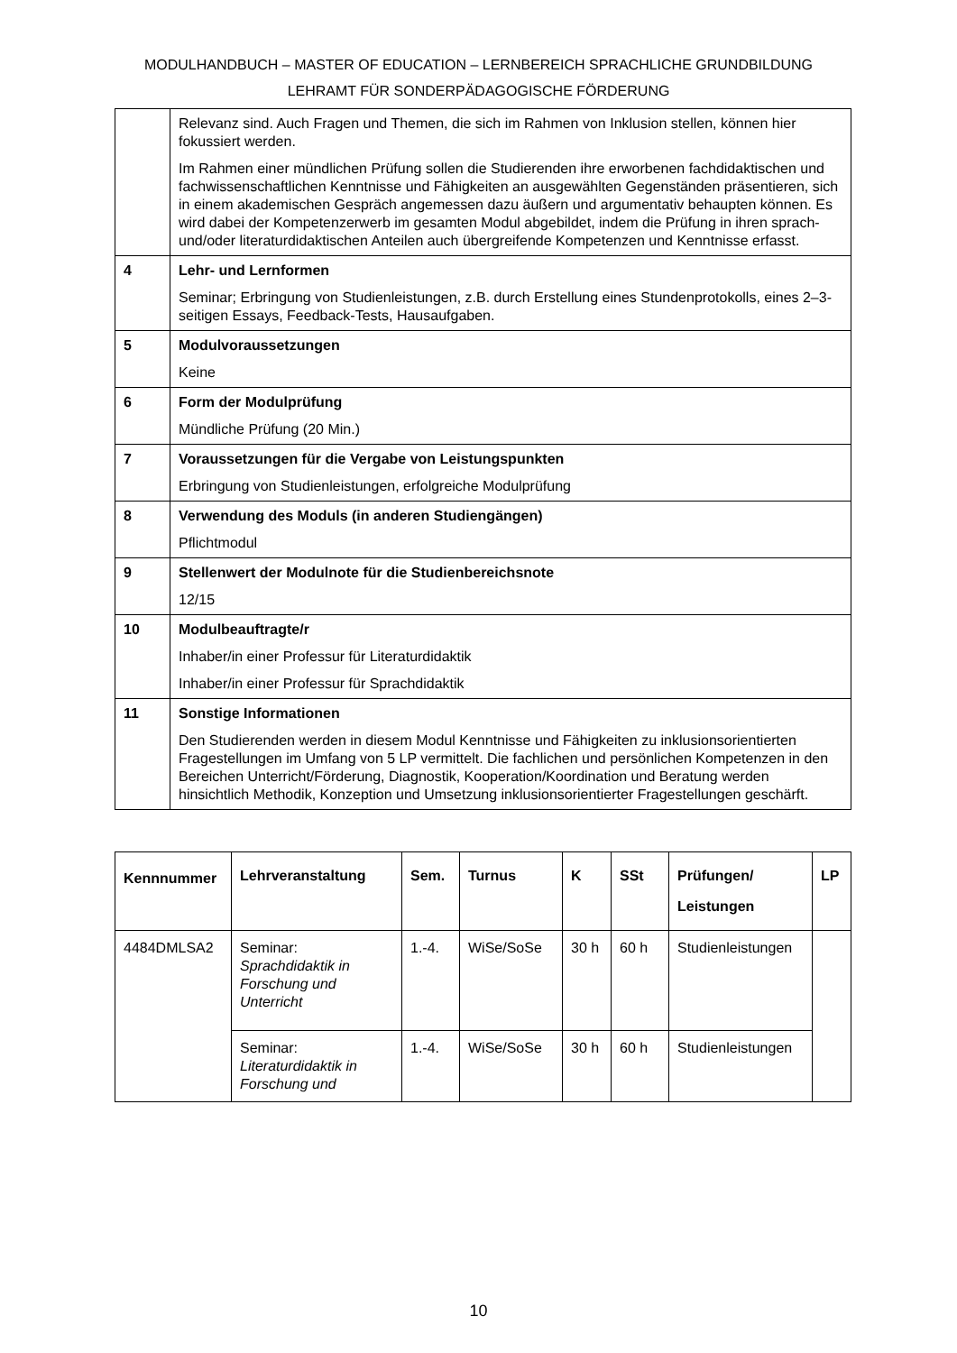MODULHANDBUCH – MASTER OF EDUCATION – LERNBEREICH SPRACHLICHE GRUNDBILDUNG
LEHRAMT FÜR SONDERPÄDAGOGISCHE FÖRDERUNG
| | Relevanz sind. Auch Fragen und Themen, die sich im Rahmen von Inklusion stellen, können hier fokussiert werden. Im Rahmen einer mündlichen Prüfung sollen die Studierenden ihre erworbenen fachdidaktischen und fachwissenschaftlichen Kenntnisse und Fähigkeiten an ausgewählten Gegenständen präsentieren, sich in einem akademischen Gespräch angemessen dazu äußern und argumentativ behaupten können. Es wird dabei der Kompetenzerwerb im gesamten Modul abgebildet, indem die Prüfung in ihren sprach- und/oder literaturdidaktischen Anteilen auch übergreifende Kompetenzen und Kenntnisse erfasst. |
| 4 | Lehr- und Lernformen Seminar; Erbringung von Studienleistungen, z.B. durch Erstellung eines Stundenprotokolls, eines 2–3-seitigen Essays, Feedback-Tests, Hausaufgaben. |
| 5 | Modulvoraussetzungen Keine |
| 6 | Form der Modulprüfung Mündliche Prüfung (20 Min.) |
| 7 | Voraussetzungen für die Vergabe von Leistungspunkten Erbringung von Studienleistungen, erfolgreiche Modulprüfung |
| 8 | Verwendung des Moduls (in anderen Studiengängen) Pflichtmodul |
| 9 | Stellenwert der Modulnote für die Studienbereichsnote 12/15 |
| 10 | Modulbeauftragte/r Inhaber/in einer Professur für Literaturdidaktik Inhaber/in einer Professur für Sprachdidaktik |
| 11 | Sonstige Informationen Den Studierenden werden in diesem Modul Kenntnisse und Fähigkeiten zu inklusionsorientierten Fragestellungen im Umfang von 5 LP vermittelt. Die fachlichen und persönlichen Kompetenzen in den Bereichen Unterricht/Förderung, Diagnostik, Kooperation/Koordination und Beratung werden hinsichtlich Methodik, Konzeption und Umsetzung inklusionsorientierter Fragestellungen geschärft. |
| Kennnummer | Lehrveranstaltung | Sem. | Turnus | K | SSt | Prüfungen/ Leistungen | LP |
| --- | --- | --- | --- | --- | --- | --- | --- |
| 4484DMLSA2 | Seminar: Sprachdidaktik in Forschung und Unterricht | 1.-4. | WiSe/SoSe | 30 h | 60 h | Studienleistungen | |
| | Seminar: Literaturdidaktik in Forschung und | 1.-4. | WiSe/SoSe | 30 h | 60 h | Studienleistungen | |
10